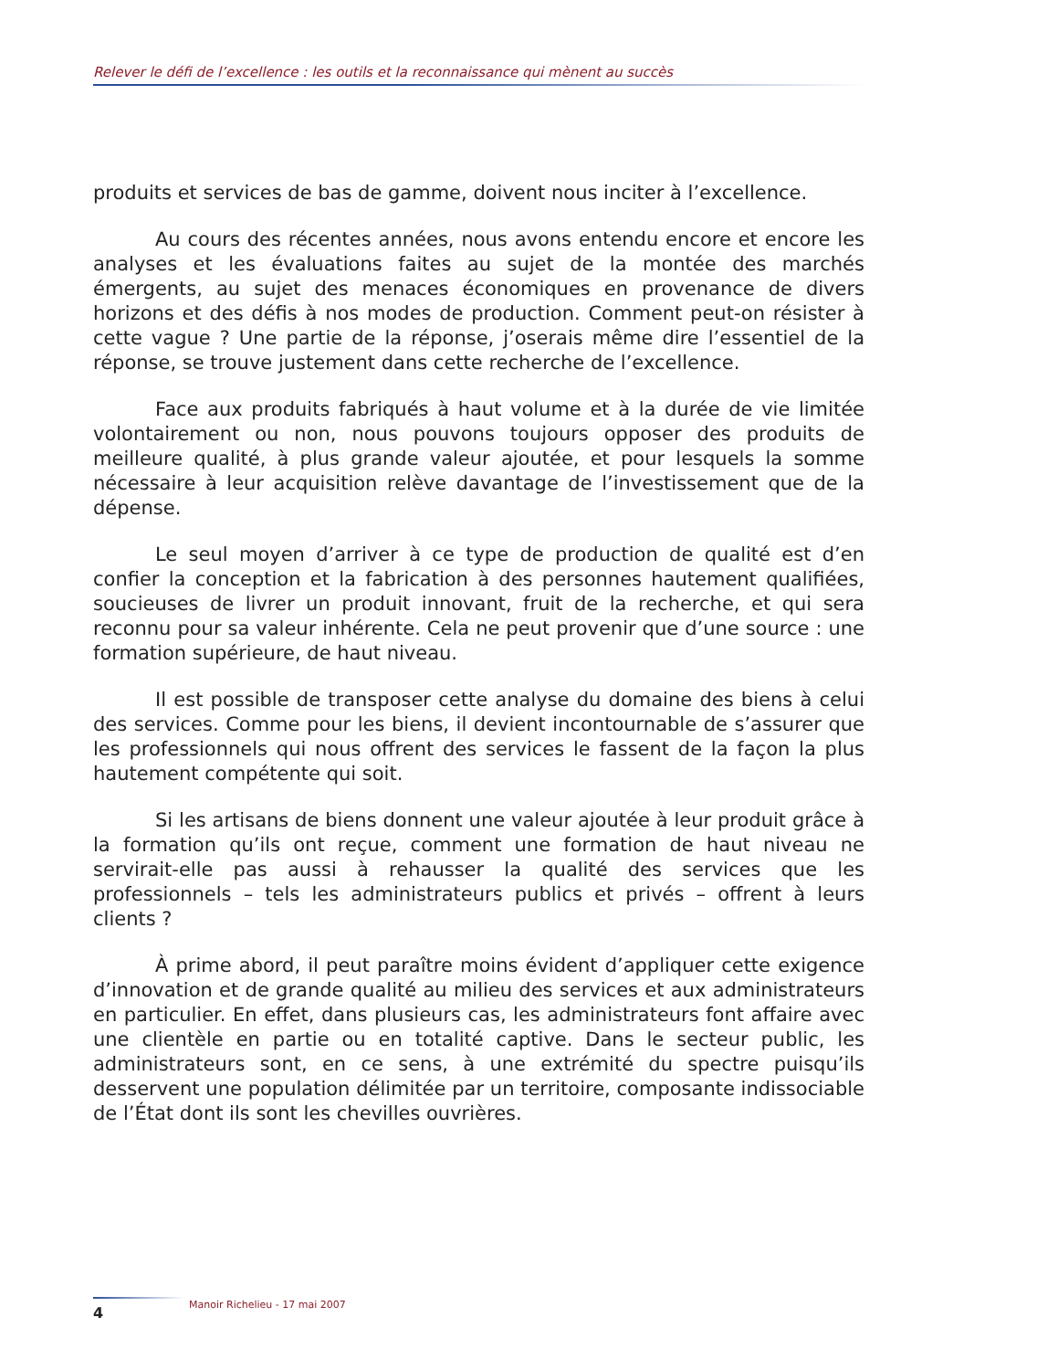Relever le défi de l’excellence : les outils et la reconnaissance qui mènent au succès
produits et services de bas de gamme, doivent nous inciter à l’excellence.
Au cours des récentes années, nous avons entendu encore et encore les analyses et les évaluations faites au sujet de la montée des marchés émergents, au sujet des menaces économiques en provenance de divers horizons et des défis à nos modes de production. Comment peut-on résister à cette vague ? Une partie de la réponse, j’oserais même dire l’essentiel de la réponse, se trouve justement dans cette recherche de l’excellence.
Face aux produits fabriqués à haut volume et à la durée de vie limitée volontairement ou non, nous pouvons toujours opposer des produits de meilleure qualité, à plus grande valeur ajoutée, et pour lesquels la somme nécessaire à leur acquisition relève davantage de l’investissement que de la dépense.
Le seul moyen d’arriver à ce type de production de qualité est d’en confier la conception et la fabrication à des personnes hautement qualifiées, soucieuses de livrer un produit innovant, fruit de la recherche, et qui sera reconnu pour sa valeur inhérente. Cela ne peut provenir que d’une source : une formation supérieure, de haut niveau.
Il est possible de transposer cette analyse du domaine des biens à celui des services. Comme pour les biens, il devient incontournable de s’assurer que les professionnels qui nous offrent des services le fassent de la façon la plus hautement compétente qui soit.
Si les artisans de biens donnent une valeur ajoutée à leur produit grâce à la formation qu’ils ont reçue, comment une formation de haut niveau ne servirait-elle pas aussi à rehausser la qualité des services que les professionnels – tels les administrateurs publics et privés – offrent à leurs clients ?
À prime abord, il peut paraître moins évident d’appliquer cette exigence d’innovation et de grande qualité au milieu des services et aux administrateurs en particulier. En effet, dans plusieurs cas, les administrateurs font affaire avec une clientèle en partie ou en totalité captive. Dans le secteur public, les administrateurs sont, en ce sens, à une extrémité du spectre puisqu’ils desservent une population délimitée par un territoire, composante indissociable de l’État dont ils sont les chevilles ouvrières.
Manoir Richelieu - 17 mai 2007
4